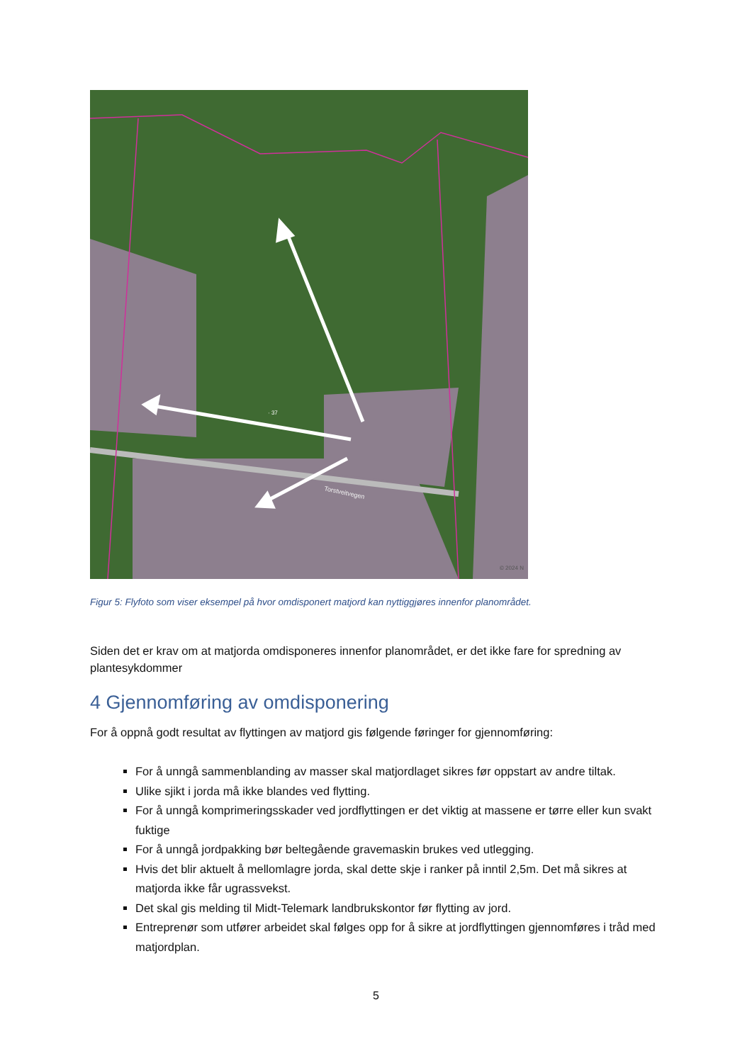· 37
Torstveitvegen
© 2024 N
Figur 5: Flyfoto som viser eksempel på hvor omdisponert matjord kan nyttiggjøres innenfor planområdet.
Siden det er krav om at matjorda omdisponeres innenfor planområdet, er det ikke fare for spredning av plantesykdommer
4 Gjennomføring av omdisponering
For å oppnå godt resultat av flyttingen av matjord gis følgende føringer for gjennomføring:
For å unngå sammenblanding av masser skal matjordlaget sikres før oppstart av andre tiltak.
Ulike sjikt i jorda må ikke blandes ved flytting.
For å unngå komprimeringsskader ved jordflyttingen er det viktig at massene er tørre eller kun svakt fuktige
For å unngå jordpakking bør beltegående gravemaskin brukes ved utlegging.
Hvis det blir aktuelt å mellomlagre jorda, skal dette skje i ranker på inntil 2,5m. Det må sikres at matjorda ikke får ugrassvekst.
Det skal gis melding til Midt-Telemark landbrukskontor før flytting av jord.
Entreprenør som utfører arbeidet skal følges opp for å sikre at jordflyttingen gjennomføres i tråd med matjordplan.
5